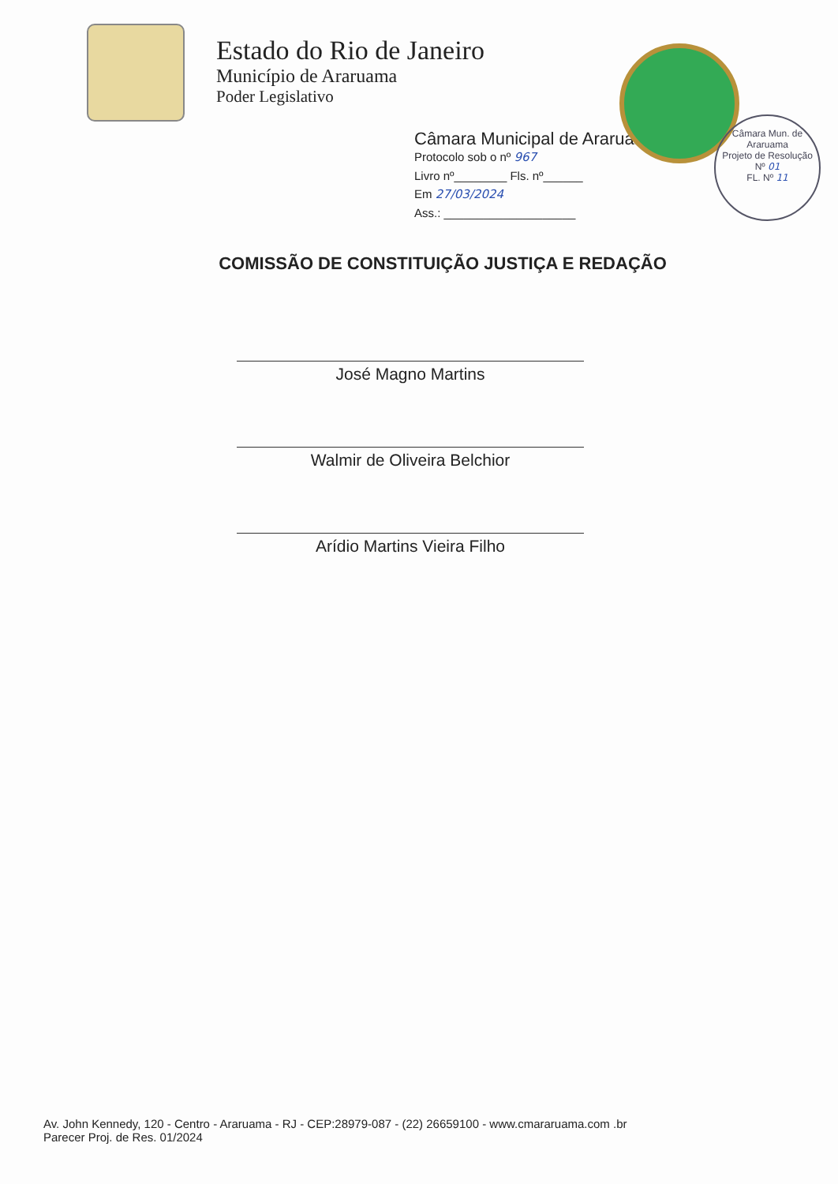Estado do Rio de Janeiro
Município de Araruama
Poder Legislativo
Câmara Municipal de Araruama
Protocolo sob o nº 967
Livro nº________ Fls. nº______
Em 27/03/2024
Ass.: ____________________
Câmara Mun. de Araruama
Projeto de Resolução
Nº 01
FL. Nº 11
COMISSÃO DE CONSTITUIÇÃO JUSTIÇA E REDAÇÃO
José Magno Martins
Walmir de Oliveira Belchior
Arídio Martins Vieira Filho
Av. John Kennedy, 120 - Centro - Araruama - RJ - CEP:28979-087 - (22) 26659100 - www.cmararuama.com .br
Parecer Proj. de Res. 01/2024